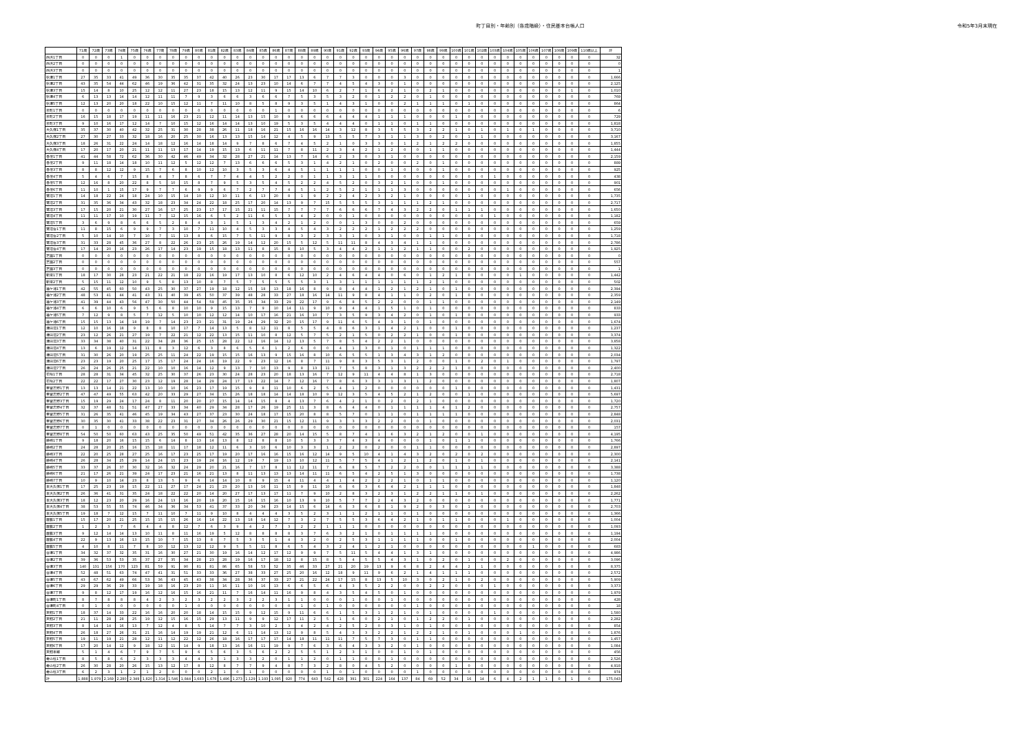町丁目別・年齢別（各歳階級）・住民基本台帳人口
令和5年3月末現在
| | 71歳 | 72歳 | 73歳 | 74歳 | 75歳 | 76歳 | 77歳 | 78歳 | 79歳 | 80歳 | 81歳 | 82歳 | 83歳 | 84歳 | 85歳 | 86歳 | 87歳 | 88歳 | 89歳 | 90歳 | 91歳 | 92歳 | 93歳 | 94歳 | 95歳 | 96歳 | 97歳 | 98歳 | 99歳 | 100歳 | 101歳 | 102歳 | 103歳 | 104歳 | 105歳 | 106歳 | 107歳 | 108歳 | 109歳 | 110歳以上 | 計 |
| --- | --- | --- | --- | --- | --- | --- | --- | --- | --- | --- | --- | --- | --- | --- | --- | --- | --- | --- | --- | --- | --- | --- | --- | --- | --- | --- | --- | --- | --- | --- | --- | --- | --- | --- | --- | --- | --- | --- | --- | --- | --- |
| 西浜1丁目 | 0 | 0 | 0 | 1 | 0 | 0 | 0 | 0 | 0 | 0 | 0 | 0 | 0 | 0 | 0 | 0 | 0 | 0 | 0 | 0 | 0 | 0 | 0 | 0 | 0 | 0 | 0 | 0 | 0 | 0 | 0 | 0 | 0 | 0 | 0 | 0 | 0 | 0 | 0 | 0 | 32 |
| 西浜2丁目 | 0 | 0 | 0 | 0 | 0 | 0 | 0 | 0 | 0 | 0 | 0 | 0 | 0 | 0 | 0 | 0 | 0 | 0 | 0 | 0 | 0 | 0 | 0 | 0 | 0 | 0 | 0 | 0 | 0 | 0 | 0 | 0 | 0 | 0 | 0 | 0 | 0 | 0 | 0 | 0 | 0 |
| 西浜3丁目 | 0 | 0 | 0 | 0 | 0 | 0 | 0 | 0 | 0 | 0 | 0 | 0 | 0 | 0 | 0 | 0 | 0 | 0 | 0 | 0 | 0 | 0 | 0 | 0 | 0 | 0 | 0 | 0 | 0 | 0 | 0 | 0 | 0 | 0 | 0 | 0 | 0 | 0 | 0 | 0 | 1 |
| 秋津1丁目 | 27 | 35 | 33 | 41 | 49 | 36 | 30 | 35 | 35 | 37 | 42 | 40 | 26 | 23 | 30 | 17 | 17 | 13 | 6 | 7 | 7 | 3 | 0 | 0 | 0 | 3 | 0 | 0 | 0 | 0 | 0 | 0 | 0 | 0 | 0 | 0 | 0 | 0 | 0 | 0 | 1,666 |
| 秋津2丁目 | 43 | 35 | 54 | 44 | 62 | 46 | 19 | 36 | 42 | 31 | 35 | 32 | 24 | 13 | 23 | 10 | 14 | 6 | 7 | 7 | 4 | 5 | 4 | 3 | 0 | 1 | 0 | 0 | 0 | 0 | 0 | 0 | 0 | 0 | 0 | 0 | 0 | 0 | 0 | 0 | 2,125 |
| 秋津3丁目 | 15 | 14 | 8 | 10 | 25 | 12 | 12 | 11 | 27 | 23 | 18 | 15 | 13 | 12 | 11 | 9 | 15 | 14 | 10 | 6 | 2 | 7 | 1 | 6 | 2 | 1 | 0 | 2 | 1 | 0 | 0 | 0 | 0 | 0 | 0 | 0 | 0 | 0 | 1 | 0 | 1,010 |
| 秋津4丁目 | 6 | 13 | 13 | 14 | 14 | 12 | 11 | 11 | 7 | 9 | 3 | 6 | 6 | 3 | 6 | 6 | 7 | 5 | 3 | 5 | 3 | 2 | 0 | 1 | 2 | 2 | 0 | 1 | 0 | 0 | 0 | 0 | 0 | 0 | 0 | 0 | 0 | 0 | 0 | 0 | 769 |
| 秋津5丁目 | 12 | 13 | 20 | 20 | 18 | 22 | 10 | 15 | 12 | 11 | 7 | 11 | 10 | 8 | 5 | 8 | 9 | 3 | 5 | 1 | 4 | 3 | 1 | 0 | 0 | 2 | 1 | 1 | 1 | 0 | 1 | 0 | 0 | 0 | 0 | 0 | 0 | 0 | 0 | 0 | 864 |
| 泉町1丁目 | 0 | 0 | 0 | 0 | 0 | 0 | 0 | 0 | 0 | 0 | 0 | 0 | 0 | 0 | 0 | 1 | 0 | 0 | 0 | 0 | 0 | 0 | 0 | 0 | 0 | 0 | 0 | 0 | 0 | 0 | 0 | 0 | 0 | 0 | 0 | 0 | 0 | 0 | 0 | 0 | 6 |
| 泉町2丁目 | 16 | 15 | 18 | 17 | 19 | 11 | 11 | 16 | 23 | 21 | 12 | 11 | 14 | 13 | 15 | 10 | 9 | 6 | 6 | 6 | 4 | 4 | 4 | 1 | 1 | 1 | 0 | 0 | 0 | 1 | 0 | 0 | 0 | 0 | 0 | 0 | 0 | 0 | 0 | 0 | 729 |
| 泉町3丁目 | 9 | 10 | 16 | 17 | 12 | 14 | 7 | 10 | 15 | 12 | 16 | 14 | 14 | 13 | 10 | 19 | 5 | 3 | 5 | 4 | 4 | 4 | 0 | 1 | 1 | 0 | 1 | 1 | 0 | 0 | 0 | 0 | 0 | 0 | 0 | 0 | 0 | 0 | 0 | 0 | 1,818 |
| 大久保1丁目 | 35 | 37 | 30 | 40 | 42 | 32 | 25 | 31 | 30 | 28 | 38 | 26 | 11 | 18 | 16 | 21 | 15 | 16 | 16 | 14 | 3 | 12 | 8 | 3 | 5 | 5 | 3 | 2 | 2 | 1 | 0 | 1 | 0 | 1 | 0 | 1 | 0 | 0 | 0 | 0 | 3,710 |
| 大久保2丁目 | 27 | 30 | 27 | 33 | 32 | 18 | 16 | 20 | 25 | 30 | 16 | 13 | 13 | 15 | 14 | 12 | 4 | 5 | 9 | 13 | 5 | 5 | 7 | 3 | 1 | 1 | 3 | 0 | 2 | 0 | 1 | 1 | 0 | 0 | 0 | 0 | 0 | 0 | 0 | 0 | 3,167 |
| 大久保3丁目 | 18 | 26 | 31 | 22 | 24 | 14 | 18 | 12 | 16 | 14 | 18 | 14 | 9 | 7 | 8 | 6 | 7 | 4 | 5 | 2 | 1 | 0 | 3 | 3 | 0 | 1 | 2 | 1 | 2 | 2 | 0 | 0 | 0 | 0 | 0 | 0 | 0 | 0 | 0 | 0 | 1,855 |
| 大久保4丁目 | 17 | 20 | 17 | 20 | 21 | 11 | 11 | 13 | 17 | 14 | 19 | 15 | 13 | 6 | 11 | 11 | 7 | 8 | 11 | 2 | 3 | 4 | 2 | 1 | 2 | 0 | 0 | 1 | 1 | 0 | 0 | 0 | 0 | 0 | 0 | 0 | 0 | 0 | 0 | 0 | 1,444 |
| 香澄1丁目 | 41 | 44 | 58 | 72 | 62 | 36 | 30 | 42 | 46 | 49 | 34 | 32 | 28 | 27 | 21 | 14 | 13 | 7 | 14 | 6 | 2 | 3 | 0 | 3 | 1 | 0 | 0 | 0 | 0 | 0 | 0 | 0 | 0 | 0 | 0 | 0 | 0 | 0 | 0 | 0 | 2,159 |
| 香澄2丁目 | 9 | 11 | 18 | 14 | 18 | 10 | 11 | 12 | 5 | 12 | 12 | 7 | 13 | 6 | 6 | 6 | 5 | 3 | 1 | 4 | 2 | 1 | 0 | 2 | 0 | 0 | 2 | 0 | 1 | 0 | 0 | 0 | 0 | 0 | 0 | 0 | 0 | 0 | 0 | 0 | 889 |
| 香澄3丁目 | 8 | 8 | 12 | 12 | 9 | 15 | 7 | 6 | 8 | 10 | 12 | 10 | 3 | 5 | 3 | 6 | 4 | 5 | 1 | 1 | 1 | 1 | 0 | 0 | 1 | 0 | 0 | 0 | 1 | 0 | 0 | 0 | 0 | 0 | 0 | 0 | 0 | 0 | 0 | 0 | 925 |
| 香澄4丁目 | 5 | 4 | 6 | 7 | 15 | 8 | 4 | 7 | 8 | 6 | 7 | 7 | 4 | 4 | 5 | 2 | 2 | 0 | 1 | 1 | 3 | 1 | 1 | 0 | 0 | 0 | 0 | 0 | 0 | 0 | 0 | 0 | 1 | 0 | 0 | 0 | 0 | 0 | 0 | 0 | 438 |
| 香澄5丁目 | 12 | 16 | 8 | 20 | 22 | 8 | 5 | 10 | 15 | 8 | 7 | 9 | 5 | 3 | 5 | 4 | 5 | 2 | 2 | 4 | 5 | 2 | 0 | 3 | 2 | 1 | 0 | 0 | 1 | 0 | 0 | 0 | 0 | 0 | 0 | 0 | 0 | 0 | 0 | 0 | 901 |
| 香澄6丁目 | 11 | 10 | 1 | 15 | 17 | 9 | 7 | 7 | 6 | 9 | 9 | 6 | 7 | 2 | 7 | 7 | 4 | 5 | 1 | 2 | 5 | 2 | 1 | 1 | 1 | 3 | 0 | 0 | 0 | 0 | 0 | 0 | 0 | 1 | 0 | 0 | 0 | 0 | 0 | 0 | 656 |
| 鷺沼1丁目 | 14 | 18 | 22 | 24 | 18 | 24 | 10 | 15 | 14 | 10 | 12 | 10 | 11 | 6 | 13 | 20 | 8 | 1 | 9 | 2 | 2 | 4 | 2 | 3 | 2 | 1 | 0 | 0 | 0 | 0 | 1 | 0 | 0 | 0 | 0 | 0 | 0 | 0 | 0 | 0 | 1,735 |
| 鷺沼2丁目 | 31 | 35 | 36 | 34 | 43 | 32 | 18 | 23 | 34 | 24 | 22 | 18 | 25 | 17 | 20 | 14 | 13 | 9 | 7 | 15 | 5 | 5 | 5 | 3 | 1 | 1 | 1 | 2 | 1 | 0 | 0 | 0 | 0 | 0 | 0 | 0 | 0 | 0 | 0 | 0 | 2,717 |
| 鷺沼3丁目 | 17 | 15 | 20 | 21 | 30 | 27 | 16 | 17 | 25 | 23 | 17 | 17 | 15 | 21 | 11 | 15 | 7 | 7 | 7 | 7 | 6 | 6 | 6 | 7 | 4 | 3 | 2 | 2 | 0 | 1 | 1 | 1 | 0 | 0 | 0 | 0 | 0 | 0 | 0 | 0 | 1,650 |
| 鷺沼4丁目 | 11 | 11 | 17 | 10 | 19 | 11 | 7 | 12 | 15 | 16 | 6 | 5 | 2 | 11 | 6 | 5 | 3 | 4 | 2 | 0 | 0 | 1 | 0 | 0 | 0 | 0 | 0 | 0 | 0 | 0 | 0 | 0 | 1 | 0 | 0 | 0 | 0 | 0 | 0 | 0 | 1,182 |
| 鷺沼5丁目 | 3 | 6 | 9 | 8 | 6 | 6 | 5 | 2 | 8 | 4 | 3 | 1 | 5 | 1 | 3 | 4 | 2 | 1 | 2 | 0 | 0 | 1 | 3 | 0 | 0 | 2 | 0 | 0 | 0 | 0 | 0 | 0 | 0 | 0 | 0 | 0 | 0 | 0 | 0 | 0 | 659 |
| 鷺沼台1丁目 | 11 | 8 | 15 | 6 | 9 | 9 | 7 | 3 | 10 | 7 | 11 | 10 | 4 | 5 | 3 | 3 | 4 | 5 | 4 | 3 | 2 | 2 | 2 | 1 | 2 | 2 | 2 | 0 | 0 | 0 | 0 | 0 | 0 | 0 | 0 | 0 | 0 | 0 | 0 | 0 | 1,259 |
| 鷺沼台2丁目 | 5 | 10 | 14 | 10 | 7 | 10 | 7 | 11 | 13 | 8 | 6 | 15 | 7 | 5 | 11 | 9 | 8 | 3 | 2 | 3 | 3 | 1 | 0 | 3 | 1 | 0 | 0 | 1 | 1 | 0 | 0 | 0 | 0 | 0 | 0 | 0 | 0 | 0 | 0 | 0 | 1,718 |
| 鷺沼台3丁目 | 31 | 33 | 28 | 45 | 36 | 27 | 8 | 22 | 26 | 23 | 25 | 26 | 19 | 14 | 12 | 20 | 15 | 5 | 12 | 5 | 11 | 11 | 8 | 4 | 3 | 4 | 1 | 1 | 0 | 0 | 0 | 0 | 0 | 0 | 0 | 0 | 0 | 0 | 0 | 0 | 2,786 |
| 鷺沼台4丁目 | 17 | 14 | 20 | 16 | 23 | 26 | 17 | 14 | 23 | 19 | 15 | 18 | 13 | 11 | 8 | 15 | 8 | 10 | 5 | 3 | 4 | 4 | 2 | 1 | 1 | 2 | 1 | 1 | 0 | 0 | 2 | 0 | 0 | 0 | 0 | 0 | 0 | 0 | 0 | 0 | 1,925 |
| 芝園1丁目 | 0 | 0 | 0 | 0 | 0 | 0 | 0 | 0 | 0 | 0 | 0 | 0 | 0 | 0 | 0 | 0 | 0 | 0 | 0 | 0 | 0 | 0 | 0 | 0 | 0 | 0 | 0 | 0 | 0 | 0 | 0 | 0 | 0 | 0 | 0 | 0 | 0 | 0 | 0 | 0 | 0 |
| 芝園2丁目 | 0 | 0 | 0 | 0 | 0 | 0 | 0 | 0 | 0 | 0 | 0 | 0 | 0 | 0 | 0 | 0 | 0 | 0 | 0 | 0 | 0 | 0 | 0 | 0 | 0 | 0 | 0 | 0 | 0 | 0 | 0 | 0 | 0 | 0 | 0 | 0 | 0 | 0 | 0 | 0 | 557 |
| 芝園3丁目 | 0 | 0 | 0 | 0 | 0 | 0 | 0 | 0 | 0 | 0 | 0 | 0 | 0 | 0 | 0 | 0 | 0 | 0 | 0 | 0 | 0 | 0 | 0 | 0 | 0 | 0 | 0 | 0 | 0 | 0 | 0 | 0 | 0 | 0 | 0 | 0 | 0 | 0 | 0 | 0 | 1 |
| 新栄1丁目 | 18 | 17 | 30 | 28 | 23 | 21 | 22 | 21 | 18 | 22 | 16 | 19 | 17 | 13 | 10 | 8 | 6 | 12 | 10 | 2 | 4 | 6 | 4 | 4 | 0 | 6 | 0 | 1 | 2 | 1 | 0 | 0 | 0 | 0 | 1 | 0 | 0 | 0 | 0 | 0 | 1,442 |
| 新栄2丁目 | 5 | 15 | 11 | 12 | 10 | 9 | 5 | 8 | 13 | 10 | 8 | 7 | 5 | 7 | 5 | 5 | 5 | 5 | 3 | 1 | 3 | 1 | 1 | 1 | 1 | 1 | 1 | 2 | 1 | 0 | 0 | 0 | 0 | 0 | 0 | 0 | 0 | 0 | 0 | 0 | 502 |
| 袖ケ浦1丁目 | 42 | 55 | 45 | 60 | 50 | 43 | 25 | 30 | 37 | 27 | 19 | 18 | 12 | 15 | 18 | 13 | 18 | 16 | 8 | 9 | 8 | 4 | 4 | 1 | 2 | 1 | 2 | 1 | 0 | 1 | 0 | 0 | 0 | 0 | 0 | 0 | 0 | 0 | 0 | 0 | 2,394 |
| 袖ケ浦2丁目 | 48 | 53 | 41 | 44 | 41 | 43 | 31 | 40 | 39 | 45 | 50 | 37 | 39 | 48 | 28 | 33 | 27 | 18 | 16 | 14 | 11 | 9 | 8 | 4 | 1 | 1 | 0 | 2 | 0 | 1 | 0 | 0 | 0 | 0 | 0 | 0 | 0 | 0 | 0 | 0 | 2,359 |
| 袖ケ浦3丁目 | 41 | 39 | 44 | 43 | 56 | 47 | 30 | 50 | 44 | 54 | 59 | 45 | 35 | 35 | 34 | 33 | 29 | 22 | 17 | 9 | 6 | 8 | 5 | 2 | 2 | 0 | 0 | 1 | 1 | 0 | 0 | 0 | 0 | 0 | 0 | 0 | 0 | 0 | 0 | 0 | 2,149 |
| 袖ケ浦4丁目 | 6 | 6 | 10 | 6 | 9 | 5 | 6 | 8 | 10 | 10 | 9 | 15 | 13 | 7 | 9 | 10 | 14 | 11 | 9 | 10 | 9 | 4 | 4 | 1 | 5 | 1 | 0 | 1 | 0 | 0 | 0 | 0 | 0 | 0 | 0 | 0 | 0 | 0 | 0 | 0 | 833 |
| 袖ケ浦5丁目 | 7 | 12 | 9 | 8 | 5 | 7 | 12 | 5 | 10 | 10 | 12 | 12 | 14 | 10 | 17 | 16 | 21 | 16 | 10 | 7 | 3 | 5 | 9 | 3 | 4 | 2 | 0 | 1 | 0 | 1 | 0 | 0 | 0 | 0 | 0 | 0 | 0 | 0 | 0 | 0 | 933 |
| 袖ケ浦6丁目 | 15 | 15 | 13 | 14 | 18 | 19 | 7 | 14 | 23 | 23 | 21 | 31 | 19 | 24 | 29 | 32 | 20 | 15 | 17 | 9 | 11 | 6 | 5 | 4 | 3 | 1 | 0 | 1 | 0 | 0 | 0 | 0 | 0 | 0 | 0 | 0 | 0 | 0 | 0 | 0 | 1,674 |
| 津田沼1丁目 | 12 | 10 | 16 | 18 | 9 | 8 | 8 | 10 | 17 | 7 | 14 | 13 | 5 | 8 | 12 | 11 | 8 | 5 | 5 | 4 | 8 | 6 | 3 | 1 | 4 | 2 | 1 | 0 | 0 | 1 | 0 | 0 | 0 | 0 | 0 | 0 | 0 | 0 | 0 | 0 | 1,237 |
| 津田沼2丁目 | 23 | 12 | 26 | 21 | 27 | 19 | 7 | 22 | 21 | 12 | 22 | 13 | 15 | 11 | 10 | 8 | 12 | 5 | 7 | 5 | 2 | 1 | 5 | 0 | 2 | 2 | 1 | 0 | 0 | 1 | 0 | 0 | 0 | 0 | 0 | 0 | 0 | 0 | 0 | 0 | 3,374 |
| 津田沼3丁目 | 33 | 34 | 38 | 40 | 31 | 22 | 34 | 28 | 36 | 25 | 15 | 28 | 22 | 12 | 16 | 14 | 12 | 13 | 5 | 7 | 8 | 5 | 4 | 2 | 2 | 1 | 0 | 0 | 0 | 0 | 0 | 0 | 0 | 0 | 0 | 0 | 0 | 0 | 0 | 0 | 3,858 |
| 津田沼4丁目 | 13 | 6 | 19 | 12 | 14 | 11 | 8 | 3 | 12 | 6 | 3 | 8 | 6 | 5 | 6 | 1 | 2 | 6 | 0 | 0 | 4 | 1 | 3 | 0 | 1 | 0 | 1 | 1 | 1 | 0 | 0 | 0 | 0 | 0 | 0 | 0 | 0 | 0 | 0 | 0 | 1,322 |
| 津田沼5丁目 | 31 | 30 | 26 | 20 | 19 | 25 | 25 | 11 | 24 | 22 | 19 | 15 | 15 | 16 | 13 | 9 | 15 | 16 | 8 | 10 | 6 | 5 | 5 | 1 | 3 | 4 | 3 | 1 | 2 | 0 | 0 | 0 | 0 | 0 | 0 | 0 | 0 | 0 | 0 | 0 | 2,034 |
| 津田沼6丁目 | 23 | 23 | 19 | 20 | 25 | 17 | 15 | 17 | 24 | 24 | 16 | 19 | 22 | 9 | 23 | 12 | 16 | 8 | 7 | 11 | 9 | 8 | 3 | 5 | 3 | 1 | 2 | 0 | 0 | 1 | 0 | 2 | 0 | 1 | 0 | 0 | 0 | 0 | 0 | 0 | 1,797 |
| 津田沼7丁目 | 26 | 24 | 26 | 25 | 21 | 22 | 10 | 10 | 16 | 14 | 12 | 9 | 13 | 7 | 10 | 13 | 9 | 8 | 13 | 11 | 7 | 5 | 8 | 3 | 1 | 3 | 2 | 2 | 2 | 1 | 0 | 0 | 0 | 0 | 0 | 0 | 0 | 0 | 0 | 0 | 2,400 |
| 花咲1丁目 | 28 | 28 | 31 | 34 | 45 | 32 | 25 | 30 | 37 | 26 | 23 | 30 | 24 | 28 | 23 | 20 | 18 | 13 | 16 | 7 | 12 | 9 | 11 | 4 | 4 | 8 | 1 | 3 | 0 | 0 | 0 | 0 | 0 | 0 | 0 | 0 | 0 | 0 | 0 | 0 | 2,718 |
| 花咲2丁目 | 22 | 22 | 17 | 27 | 30 | 23 | 12 | 19 | 28 | 14 | 29 | 24 | 17 | 13 | 22 | 14 | 7 | 12 | 16 | 7 | 8 | 6 | 3 | 3 | 1 | 3 | 1 | 2 | 0 | 0 | 0 | 0 | 0 | 0 | 0 | 0 | 0 | 0 | 0 | 0 | 1,807 |
| 東習志野1丁目 | 13 | 13 | 14 | 21 | 22 | 13 | 10 | 10 | 16 | 23 | 17 | 19 | 15 | 9 | 8 | 11 | 10 | 6 | 2 | 5 | 4 | 1 | 2 | 0 | 0 | 0 | 0 | 0 | 0 | 1 | 0 | 0 | 0 | 0 | 0 | 0 | 0 | 0 | 0 | 0 | 1,431 |
| 東習志野2丁目 | 47 | 47 | 49 | 55 | 63 | 42 | 20 | 33 | 29 | 27 | 34 | 15 | 26 | 18 | 18 | 14 | 14 | 18 | 10 | 9 | 12 | 3 | 5 | 4 | 5 | 2 | 1 | 2 | 0 | 0 | 1 | 0 | 0 | 0 | 0 | 0 | 0 | 0 | 0 | 0 | 5,697 |
| 東習志野3丁目 | 15 | 19 | 29 | 24 | 17 | 24 | 8 | 11 | 20 | 20 | 27 | 15 | 14 | 14 | 15 | 8 | 4 | 13 | 7 | 6 | 4 | 2 | 1 | 0 | 2 | 0 | 2 | 1 | 0 | 0 | 0 | 0 | 0 | 0 | 0 | 0 | 0 | 0 | 0 | 0 | 1,720 |
| 東習志野4丁目 | 32 | 37 | 48 | 51 | 51 | 47 | 27 | 33 | 34 | 40 | 29 | 34 | 28 | 17 | 26 | 19 | 25 | 11 | 3 | 8 | 6 | 4 | 4 | 0 | 1 | 1 | 1 | 1 | 4 | 1 | 2 | 0 | 0 | 0 | 0 | 0 | 0 | 0 | 0 | 0 | 2,757 |
| 東習志野5丁目 | 31 | 26 | 35 | 41 | 46 | 45 | 19 | 34 | 43 | 27 | 37 | 23 | 30 | 24 | 18 | 17 | 15 | 20 | 8 | 8 | 5 | 7 | 0 | 1 | 1 | 0 | 1 | 1 | 1 | 1 | 0 | 0 | 0 | 0 | 0 | 0 | 0 | 0 | 0 | 0 | 2,848 |
| 東習志野6丁目 | 30 | 35 | 30 | 41 | 33 | 38 | 22 | 23 | 31 | 27 | 34 | 26 | 26 | 29 | 30 | 21 | 15 | 12 | 11 | 9 | 3 | 3 | 3 | 2 | 2 | 0 | 0 | 1 | 0 | 0 | 0 | 0 | 0 | 0 | 0 | 0 | 0 | 0 | 0 | 0 | 2,031 |
| 東習志野7丁目 | 0 | 1 | 0 | 0 | 0 | 0 | 0 | 0 | 0 | 0 | 0 | 0 | 0 | 0 | 0 | 0 | 0 | 0 | 0 | 0 | 0 | 0 | 0 | 0 | 0 | 0 | 0 | 0 | 0 | 0 | 0 | 0 | 0 | 0 | 0 | 0 | 0 | 0 | 0 | 0 | 157 |
| 東習志野8丁目 | 54 | 50 | 50 | 60 | 63 | 43 | 25 | 35 | 50 | 49 | 51 | 42 | 35 | 36 | 27 | 28 | 20 | 14 | 15 | 5 | 8 | 7 | 4 | 1 | 6 | 3 | 2 | 1 | 2 | 0 | 0 | 1 | 0 | 0 | 0 | 0 | 0 | 0 | 0 | 0 | 4,195 |
| 藤崎1丁目 | 9 | 18 | 20 | 16 | 15 | 15 | 6 | 14 | 8 | 13 | 14 | 13 | 8 | 12 | 8 | 8 | 10 | 5 | 3 | 3 | 7 | 4 | 3 | 4 | 0 | 0 | 0 | 1 | 0 | 1 | 1 | 0 | 0 | 0 | 0 | 0 | 0 | 0 | 0 | 0 | 1,766 |
| 藤崎2丁目 | 24 | 28 | 20 | 25 | 16 | 15 | 18 | 11 | 17 | 18 | 12 | 11 | 6 | 3 | 10 | 6 | 10 | 3 | 3 | 1 | 2 | 2 | 0 | 2 | 0 | 0 | 1 | 1 | 0 | 0 | 0 | 0 | 0 | 0 | 0 | 0 | 0 | 0 | 0 | 0 | 2,897 |
| 藤崎3丁目 | 22 | 20 | 25 | 28 | 27 | 25 | 16 | 17 | 23 | 25 | 17 | 19 | 20 | 17 | 16 | 16 | 15 | 16 | 12 | 14 | 9 | 5 | 10 | 4 | 1 | 4 | 3 | 2 | 0 | 2 | 0 | 2 | 0 | 0 | 0 | 0 | 0 | 0 | 0 | 0 | 2,300 |
| 藤崎4丁目 | 26 | 28 | 34 | 25 | 29 | 14 | 24 | 15 | 23 | 19 | 24 | 16 | 12 | 19 | 7 | 19 | 13 | 10 | 12 | 11 | 5 | 7 | 5 | 4 | 1 | 2 | 1 | 2 | 0 | 1 | 0 | 1 | 0 | 0 | 0 | 0 | 0 | 0 | 0 | 0 | 2,141 |
| 藤崎5丁目 | 33 | 37 | 26 | 37 | 30 | 32 | 16 | 32 | 24 | 29 | 20 | 21 | 16 | 7 | 17 | 8 | 11 | 12 | 11 | 7 | 6 | 8 | 5 | 7 | 2 | 2 | 0 | 0 | 1 | 1 | 1 | 1 | 0 | 0 | 0 | 0 | 0 | 0 | 0 | 0 | 3,388 |
| 藤崎6丁目 | 21 | 17 | 26 | 21 | 39 | 24 | 17 | 23 | 21 | 16 | 21 | 13 | 8 | 11 | 13 | 13 | 13 | 14 | 11 | 11 | 6 | 5 | 4 | 2 | 5 | 1 | 3 | 0 | 0 | 0 | 0 | 0 | 0 | 0 | 0 | 0 | 0 | 0 | 0 | 0 | 1,738 |
| 藤崎7丁目 | 10 | 9 | 10 | 14 | 23 | 8 | 13 | 5 | 9 | 6 | 14 | 14 | 10 | 8 | 9 | 15 | 4 | 11 | 4 | 4 | 1 | 4 | 2 | 2 | 2 | 1 | 0 | 1 | 1 | 0 | 0 | 0 | 0 | 0 | 0 | 0 | 0 | 0 | 0 | 0 | 1,120 |
| 本大久保1丁目 | 17 | 25 | 23 | 19 | 15 | 22 | 11 | 27 | 17 | 24 | 21 | 23 | 20 | 13 | 16 | 11 | 15 | 9 | 11 | 10 | 6 | 6 | 3 | 6 | 4 | 2 | 1 | 1 | 1 | 0 | 0 | 0 | 0 | 0 | 0 | 0 | 0 | 0 | 0 | 0 | 1,848 |
| 本大久保2丁目 | 26 | 36 | 41 | 31 | 35 | 24 | 18 | 22 | 22 | 20 | 14 | 20 | 27 | 17 | 13 | 17 | 11 | 7 | 9 | 10 | 2 | 8 | 3 | 2 | 3 | 1 | 2 | 2 | 1 | 1 | 0 | 1 | 0 | 0 | 0 | 0 | 0 | 0 | 0 | 0 | 2,262 |
| 本大久保3丁目 | 18 | 12 | 23 | 20 | 29 | 16 | 24 | 13 | 16 | 20 | 19 | 20 | 15 | 16 | 15 | 16 | 10 | 13 | 9 | 10 | 5 | 7 | 7 | 2 | 4 | 3 | 2 | 0 | 0 | 0 | 0 | 0 | 0 | 0 | 0 | 0 | 0 | 0 | 0 | 0 | 1,771 |
| 本大久保4丁目 | 38 | 53 | 55 | 55 | 74 | 46 | 34 | 36 | 34 | 53 | 41 | 37 | 33 | 20 | 34 | 23 | 14 | 15 | 6 | 14 | 6 | 3 | 6 | 8 | 1 | 9 | 2 | 0 | 3 | 0 | 1 | 0 | 0 | 0 | 0 | 0 | 0 | 0 | 0 | 0 | 2,703 |
| 本大久保5丁目 | 19 | 18 | 7 | 12 | 15 | 7 | 11 | 10 | 7 | 11 | 9 | 10 | 8 | 4 | 4 | 4 | 3 | 5 | 2 | 3 | 1 | 1 | 2 | 1 | 1 | 0 | 1 | 0 | 0 | 0 | 0 | 0 | 0 | 0 | 0 | 0 | 0 | 0 | 0 | 0 | 1,366 |
| 屋敷1丁目 | 15 | 17 | 20 | 21 | 25 | 15 | 15 | 15 | 26 | 16 | 14 | 22 | 13 | 18 | 14 | 12 | 7 | 3 | 2 | 7 | 5 | 5 | 3 | 6 | 4 | 2 | 1 | 0 | 1 | 1 | 0 | 0 | 0 | 1 | 0 | 0 | 0 | 0 | 0 | 0 | 1,004 |
| 屋敷2丁目 | 1 | 2 | 3 | 7 | 6 | 4 | 4 | 8 | 12 | 7 | 6 | 3 | 9 | 4 | 2 | 7 | 3 | 2 | 2 | 1 | 1 | 1 | 0 | 0 | 0 | 0 | 0 | 0 | 0 | 0 | 0 | 0 | 0 | 0 | 0 | 0 | 0 | 0 | 0 | 0 | 1,093 |
| 屋敷3丁目 | 9 | 12 | 14 | 14 | 13 | 10 | 11 | 8 | 11 | 16 | 19 | 5 | 12 | 8 | 8 | 8 | 8 | 3 | 7 | 6 | 3 | 2 | 1 | 0 | 1 | 1 | 1 | 1 | 0 | 0 | 0 | 0 | 0 | 0 | 0 | 0 | 0 | 0 | 0 | 0 | 1,194 |
| 屋敷4丁目 | 22 | 9 | 13 | 16 | 13 | 15 | 10 | 7 | 15 | 13 | 8 | 7 | 5 | 3 | 5 | 1 | 4 | 3 | 2 | 0 | 2 | 5 | 3 | 1 | 1 | 1 | 1 | 0 | 0 | 1 | 0 | 0 | 0 | 0 | 0 | 0 | 0 | 0 | 0 | 0 | 2,004 |
| 屋敷5丁目 | 4 | 10 | 8 | 11 | 7 | 8 | 10 | 12 | 13 | 12 | 12 | 9 | 5 | 5 | 11 | 8 | 6 | 5 | 4 | 3 | 2 | 4 | 1 | 2 | 1 | 0 | 0 | 0 | 0 | 0 | 0 | 0 | 0 | 0 | 0 | 1 | 0 | 0 | 0 | 0 | 683 |
| 谷津1丁目 | 34 | 32 | 37 | 32 | 35 | 31 | 16 | 30 | 27 | 21 | 30 | 19 | 16 | 14 | 12 | 17 | 12 | 9 | 9 | 7 | 5 | 11 | 5 | 4 | 4 | 1 | 3 | 1 | 0 | 0 | 0 | 0 | 0 | 0 | 0 | 0 | 0 | 0 | 0 | 0 | 4,986 |
| 谷津2丁目 | 39 | 36 | 53 | 53 | 35 | 37 | 27 | 35 | 34 | 28 | 23 | 28 | 19 | 16 | 17 | 18 | 12 | 8 | 15 | 8 | 5 | 4 | 5 | 5 | 4 | 3 | 1 | 0 | 2 | 0 | 1 | 0 | 0 | 2 | 0 | 0 | 0 | 0 | 0 | 0 | 3,096 |
| 谷津3丁目 | 140 | 131 | 156 | 170 | 123 | 81 | 59 | 91 | 90 | 81 | 81 | 86 | 65 | 58 | 53 | 52 | 35 | 46 | 33 | 27 | 21 | 20 | 19 | 13 | 9 | 6 | 8 | 2 | 4 | 4 | 2 | 1 | 0 | 0 | 0 | 0 | 0 | 0 | 0 | 0 | 8,375 |
| 谷津4丁目 | 52 | 48 | 51 | 63 | 74 | 47 | 41 | 31 | 51 | 33 | 33 | 36 | 27 | 38 | 33 | 27 | 25 | 20 | 16 | 12 | 18 | 9 | 11 | 9 | 6 | 2 | 1 | 4 | 1 | 1 | 1 | 0 | 0 | 0 | 0 | 0 | 0 | 0 | 0 | 0 | 2,572 |
| 谷津5丁目 | 43 | 67 | 62 | 49 | 66 | 53 | 36 | 43 | 45 | 43 | 38 | 34 | 28 | 36 | 37 | 33 | 27 | 21 | 22 | 24 | 17 | 15 | 8 | 13 | 5 | 10 | 3 | 0 | 2 | 1 | 0 | 2 | 0 | 0 | 0 | 0 | 0 | 0 | 0 | 0 | 5,909 |
| 谷津6丁目 | 29 | 29 | 36 | 29 | 33 | 19 | 18 | 16 | 23 | 20 | 11 | 16 | 11 | 10 | 16 | 13 | 6 | 6 | 5 | 6 | 4 | 3 | 5 | 2 | 2 | 0 | 0 | 2 | 2 | 0 | 0 | 0 | 1 | 0 | 0 | 0 | 0 | 0 | 0 | 0 | 3,373 |
| 谷津7丁目 | 9 | 8 | 12 | 17 | 19 | 16 | 12 | 16 | 15 | 16 | 21 | 11 | 7 | 16 | 14 | 11 | 16 | 9 | 8 | 4 | 3 | 5 | 4 | 5 | 0 | 1 | 0 | 0 | 0 | 0 | 0 | 0 | 0 | 0 | 0 | 0 | 0 | 0 | 0 | 0 | 1,979 |
| 谷津町1丁目 | 8 | 7 | 8 | 8 | 8 | 4 | 2 | 3 | 2 | 3 | 2 | 2 | 3 | 2 | 2 | 3 | 1 | 1 | 0 | 0 | 0 | 1 | 0 | 0 | 1 | 0 | 0 | 0 | 0 | 0 | 0 | 0 | 0 | 0 | 0 | 0 | 0 | 0 | 0 | 0 | 428 |
| 谷津町4丁目 | 0 | 1 | 0 | 0 | 0 | 0 | 0 | 0 | 1 | 0 | 0 | 0 | 0 | 0 | 0 | 0 | 0 | 1 | 0 | 1 | 0 | 0 | 0 | 0 | 0 | 0 | 1 | 0 | 0 | 0 | 0 | 0 | 0 | 0 | 0 | 0 | 0 | 0 | 0 | 0 | 18 |
| 実籾1丁目 | 18 | 37 | 14 | 33 | 22 | 16 | 16 | 20 | 20 | 18 | 14 | 15 | 15 | 9 | 12 | 15 | 9 | 11 | 6 | 6 | 1 | 5 | 3 | 1 | 2 | 1 | 0 | 1 | 0 | 0 | 0 | 0 | 1 | 0 | 0 | 0 | 0 | 0 | 0 | 0 | 1,580 |
| 実籾2丁目 | 21 | 11 | 28 | 28 | 25 | 19 | 12 | 15 | 16 | 15 | 29 | 13 | 11 | 9 | 9 | 12 | 17 | 11 | 2 | 5 | 1 | 6 | 0 | 2 | 1 | 0 | 1 | 2 | 2 | 0 | 1 | 0 | 0 | 0 | 0 | 0 | 0 | 0 | 0 | 0 | 2,282 |
| 実籾3丁目 | 8 | 14 | 14 | 16 | 13 | 7 | 12 | 4 | 8 | 5 | 14 | 7 | 7 | 3 | 10 | 2 | 3 | 4 | 2 | 4 | 2 | 5 | 2 | 0 | 3 | 1 | 0 | 1 | 0 | 0 | 0 | 0 | 0 | 0 | 0 | 0 | 0 | 0 | 0 | 0 | 854 |
| 実籾4丁目 | 26 | 18 | 27 | 26 | 31 | 21 | 16 | 14 | 19 | 19 | 21 | 12 | 6 | 11 | 14 | 13 | 12 | 9 | 8 | 5 | 4 | 3 | 3 | 2 | 2 | 1 | 2 | 2 | 1 | 0 | 1 | 0 | 0 | 0 | 1 | 0 | 0 | 0 | 0 | 0 | 1,876 |
| 実籾5丁目 | 19 | 11 | 19 | 21 | 28 | 12 | 11 | 12 | 22 | 12 | 26 | 18 | 16 | 17 | 17 | 17 | 14 | 18 | 11 | 11 | 11 | 7 | 5 | 7 | 3 | 0 | 1 | 1 | 0 | 0 | 0 | 0 | 0 | 0 | 0 | 0 | 0 | 0 | 0 | 0 | 1,457 |
| 実籾6丁目 | 17 | 20 | 14 | 12 | 9 | 18 | 12 | 11 | 14 | 9 | 18 | 13 | 16 | 16 | 11 | 19 | 9 | 7 | 6 | 3 | 6 | 4 | 3 | 3 | 2 | 0 | 1 | 0 | 0 | 0 | 0 | 0 | 0 | 0 | 0 | 0 | 0 | 0 | 0 | 0 | 1,084 |
| 実籾本郷 | 5 | 1 | 4 | 6 | 7 | 9 | 7 | 5 | 9 | 6 | 5 | 6 | 3 | 5 | 6 | 2 | 2 | 5 | 5 | 1 | 2 | 3 | 1 | 0 | 0 | 1 | 0 | 1 | 0 | 0 | 0 | 0 | 0 | 0 | 0 | 0 | 0 | 0 | 0 | 0 | 456 |
| 奏の杜1丁目 | 8 | 5 | 8 | 6 | 2 | 3 | 3 | 3 | 4 | 4 | 3 | 1 | 3 | 3 | 2 | 0 | 1 | 1 | 2 | 0 | 1 | 1 | 0 | 0 | 1 | 0 | 0 | 0 | 0 | 0 | 0 | 0 | 0 | 0 | 0 | 0 | 0 | 0 | 0 | 0 | 2,526 |
| 奏の杜2丁目 | 26 | 30 | 28 | 20 | 26 | 15 | 13 | 12 | 17 | 8 | 12 | 8 | 7 | 7 | 9 | 4 | 8 | 7 | 3 | 2 | 8 | 0 | 4 | 5 | 2 | 0 | 0 | 0 | 0 | 1 | 0 | 0 | 0 | 0 | 0 | 0 | 0 | 0 | 0 | 0 | 4,918 |
| 奏の杜3丁目 | 6 | 2 | 3 | 1 | 2 | 1 | 2 | 0 | 0 | 0 | 2 | 1 | 0 | 1 | 0 | 0 | 0 | 0 | 0 | 1 | 0 | 1 | 0 | 0 | 0 | 0 | 1 | 0 | 0 | 0 | 0 | 0 | 0 | 0 | 0 | 0 | 0 | 0 | 0 | 0 | 974 |
| 計 | 1,888 | 1,979 | 2,169 | 2,280 | 2,349 | 1,820 | 1,314 | 1,546 | 1,844 | 1,683 | 1,678 | 1,496 | 1,273 | 1,129 | 1,193 | 1,095 | 920 | 774 | 643 | 542 | 428 | 391 | 301 | 224 | 164 | 137 | 84 | 69 | 52 | 34 | 16 | 14 | 6 | 4 | 2 | 1 | 1 | 0 | 1 | 0 | 175,043 |